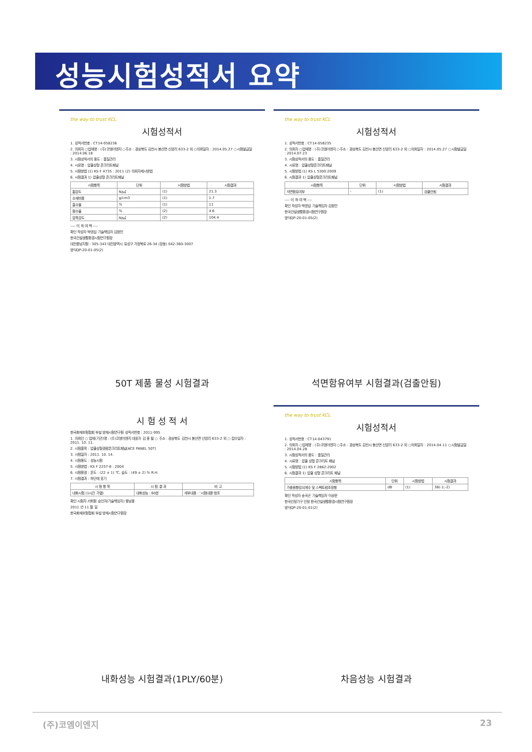성능시험성적서 요약
the way to trust KCL
시험성적서
1. 성적서번호 : CT14-058236
2. 의뢰자 ○업체명 : (주)코엠이엔지 ○주소 : 경상북도 김천시 봉산면 신암리 633-2 외 ○의뢰일자 : 2014.05.27 ○시험발급일 : 2014.06.18
3. 시험성적서의 용도 : 품질관리
4. 시료명 : 압출성형 콘크리트패널
5. 시험방법 (1) KS F 4735 : 2011 (2) 의뢰자제시방법
6. 시험결과 1) 압출성형 콘크리트패널
| 시험항목 | 단위 | 시험방법 | 시험결과 |
| --- | --- | --- | --- |
| 휨강도 | N/㎟ | (1) | 21.3 |
| 소재비중 | g/cm3 | (1) | 1.7 |
| 흡수율 | % | (1) | 11 |
| 함수율 | % | (2) | 4.6 |
| 압축강도 | N/㎟ | (2) | 104.4 |
---- 이 하 여 백 ----
확인 작성자 박영섭 기술책임자 김창민
한국건설생활환경시험연구원장
대전충남지원 : 305-343 대전광역시 유성구 가정북로 26-34 (장동) 042-360-3007
양식QP-20-01-05(2)
50T 제품 물성 시험결과
the way to trust KCL
시험성적서
1. 성적서번호 : CT14-058235
2. 의뢰자 ○업체명 : (주)코엠이엔지 ○주소 : 경상북도 김천시 봉산면 신암리 633-2 외 ○의뢰일자 : 2014.05.27 ○시험발급일 : 2014.07.23
3. 시험성적서의 용도 : 품질관리
4. 시료명 : 압출성형콘크리트패널
5. 시험방법 (1) KS L 5300:2009
6. 시험결과 1) 압출성형콘크리트패널
| 시험항목 | 단위 | 시험방법 | 시험결과 |
| --- | --- | --- | --- |
| 석면함유여부 | - | (1) | 검출안됨 |
---- 이 하 여 백 ----
확인 작성자 박영섭 기술책임자 김창민
한국건설생활환경시험연구원장
양식QP-20-01-05(2)
석면함유여부 시험결과(검출안됨)
시 험 성 적 서
한국화재보험협회 부설 방재시험연구원 성적서번호 : 2011-995
1. 의뢰인 ○ 업체(기관)명 : (주)코엠이엔지 대표자 김 종 필 ○ 주소 : 경상북도 김천시 봉산면 신암리 633-2 외 ○ 접수일자 : 2011. 10. 11.
2. 시험품목 : 압출성형경량콘크리트패널(ACE PANEL 50T)
3. 시험일자 : 2011. 10. 14.
4. 시험용도 : 성능시험
5. 시험방법 : KS F 2257-8 : 2004
6. 시험환경 : 온도 : (22 ± 1) ℃, 습도 : (49 ± 2) % R.H.
7. 시험결과 : 하단에 표기
| 시 험 항 목 | 시 험 결 과 | 비 고 |
| --- | --- | --- |
| 내화시험 (1시간 가열) | 내화성능 : 60분 | 세부내용 : '시험내용'참조 |
확인 시험자 서희원 승인자(기술책임자) 왕남웅
2011 년 11 월 일
한국화재보험협회 부설 방재시험연구원장
내화성능 시험결과(1PLY/60분)
the way to trust KCL
시험성적서
1. 성적서번호 : CT14-043791
2. 의뢰자 ○업체명 : (주)코엠이엔지 ○주소 : 경상북도 김천시 봉산면 신암리 633-2 외 ○의뢰일자 : 2014.04.11 ○시험발급일 : 2014.04.28
3. 시험성적서의 용도 : 품질관리
4. 시료명 : 압출 성형 콘크리트 패널
5. 시험방법 (1) KS F 2862:2002
6. 시험결과 1) 압출 성형 콘크리트 패널
| 시험항목 | 단위 | 시험방법 | 시험결과 |
| --- | --- | --- | --- |
| 가중음향감쇠계수 및 스펙트럼조정항 | dB | (1) | 36(-1;-2) |
확인 작성자 송국곤 기술책임자 이상문
한국인정기구 인정 한국건설생활환경시험연구원장
양식QP-20-01-01(2)
차음성능 시험결과
(주)코엠이엔지 23